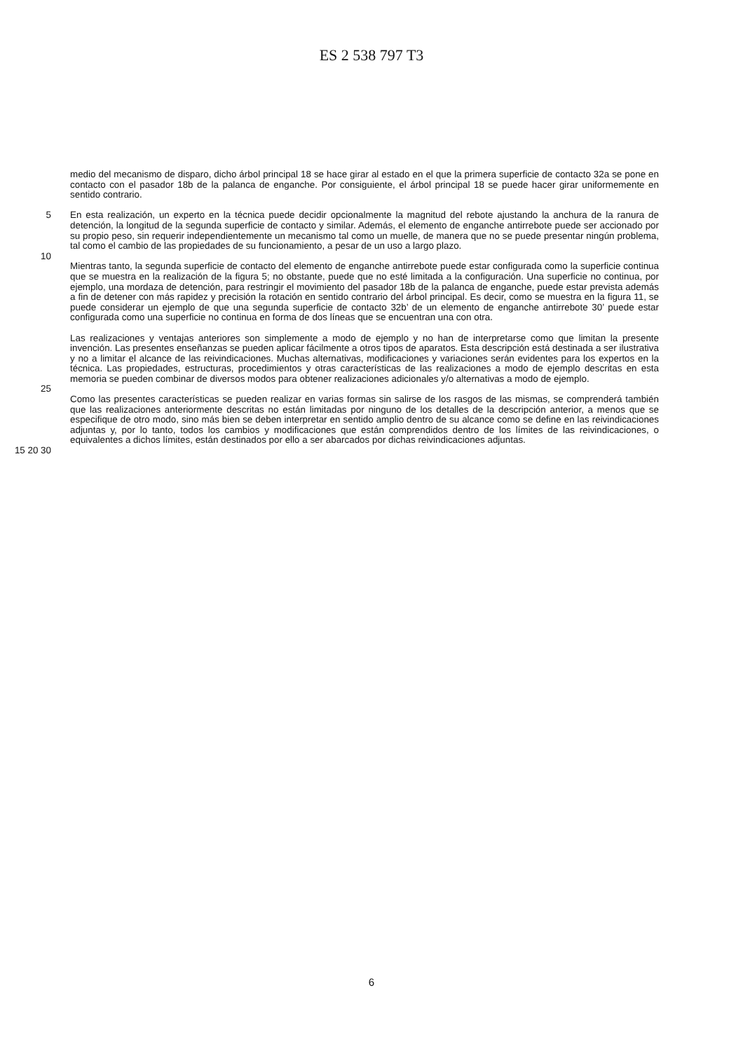ES 2 538 797 T3
medio del mecanismo de disparo, dicho árbol principal 18 se hace girar al estado en el que la primera superficie de contacto 32a se pone en contacto con el pasador 18b de la palanca de enganche. Por consiguiente, el árbol principal 18 se puede hacer girar uniformemente en sentido contrario.
5 En esta realización, un experto en la técnica puede decidir opcionalmente la magnitud del rebote ajustando la anchura de la ranura de detención, la longitud de la segunda superficie de contacto y similar. Además, el elemento de enganche antirrebote puede ser accionado por su propio peso, sin requerir independientemente un mecanismo tal como un muelle, de manera que no se puede presentar ningún problema, tal como el cambio de las propiedades de su funcionamiento, a pesar de un uso a largo plazo.
10
Mientras tanto, la segunda superficie de contacto del elemento de enganche antirrebote puede estar configurada como la superficie continua que se muestra en la realización de la figura 5; no obstante, puede que no esté limitada a la configuración. Una superficie no continua, por ejemplo, una mordaza de detención, para restringir el movimiento del pasador 18b de la palanca de enganche, puede estar prevista además a fin de detener con más rapidez y precisión la rotación en sentido contrario del árbol principal. Es decir, como se muestra en la figura 11, se puede considerar un ejemplo de que una segunda superficie de contacto 32b’ de un elemento de enganche antirrebote 30’ puede estar configurada como una superficie no continua en forma de dos líneas que se encuentran una con otra.
Las realizaciones y ventajas anteriores son simplemente a modo de ejemplo y no han de interpretarse como que limitan la presente invención. Las presentes enseñanzas se pueden aplicar fácilmente a otros tipos de aparatos. Esta descripción está destinada a ser ilustrativa y no a limitar el alcance de las reivindicaciones. Muchas alternativas, modificaciones y variaciones serán evidentes para los expertos en la técnica. Las propiedades, estructuras, procedimientos y otras características de las realizaciones a modo de ejemplo descritas en esta memoria se pueden combinar de diversos modos para obtener realizaciones adicionales y/o alternativas a modo de ejemplo.
25
Como las presentes características se pueden realizar en varias formas sin salirse de los rasgos de las mismas, se comprenderá también que las realizaciones anteriormente descritas no están limitadas por ninguno de los detalles de la descripción anterior, a menos que se especifique de otro modo, sino más bien se deben interpretar en sentido amplio dentro de su alcance como se define en las reivindicaciones adjuntas y, por lo tanto, todos los cambios y modificaciones que están comprendidos dentro de los límites de las reivindicaciones, o equivalentes a dichos límites, están destinados por ello a ser abarcados por dichas reivindicaciones adjuntas.
15 20 30
6